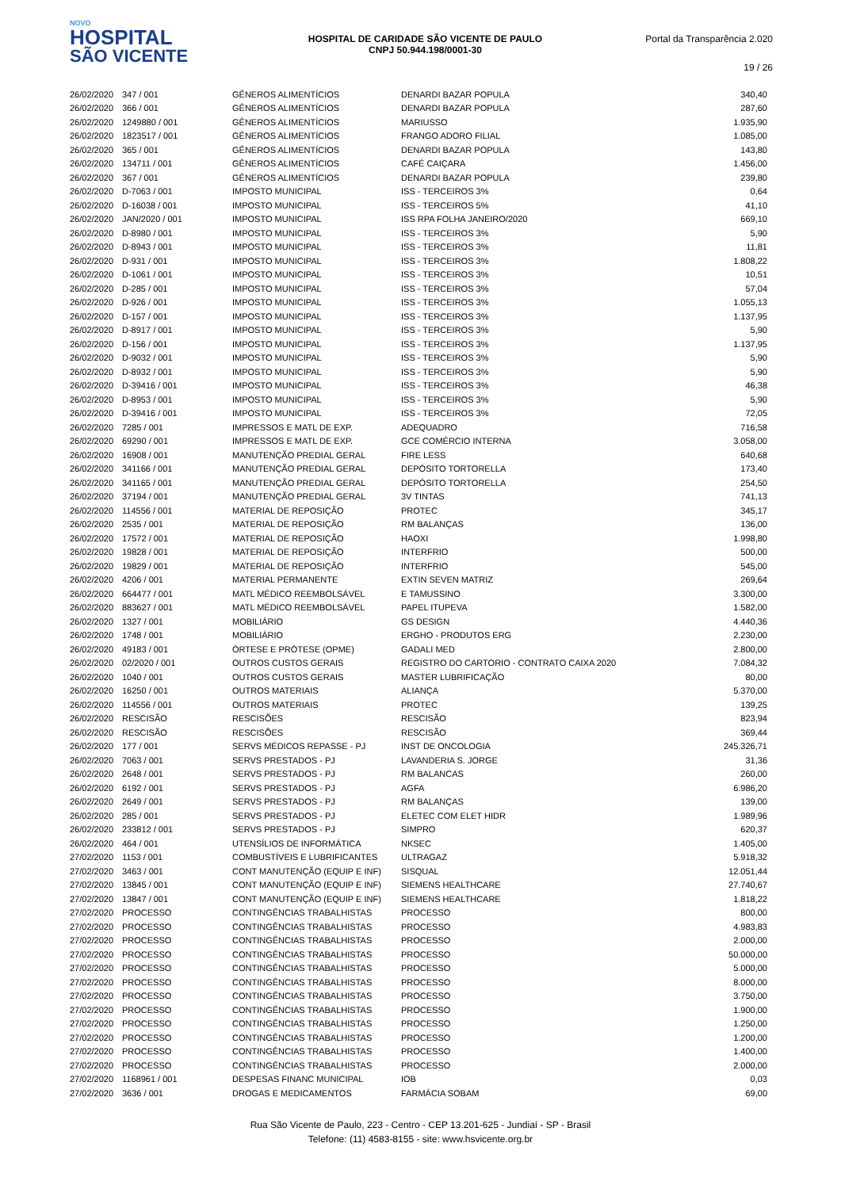NOVO
HOSPITAL
SÃO VICENTE
HOSPITAL DE CARIDADE SÃO VICENTE DE PAULO
CNPJ 50.944.198/0001-30
Portal da Transparência 2.020
19 / 26
| 26/02/2020 | 347 / 001 | GÊNEROS ALIMENTÍCIOS | DENARDI BAZAR POPULA | 340,40 |
| 26/02/2020 | 366 / 001 | GÊNEROS ALIMENTÍCIOS | DENARDI BAZAR POPULA | 287,60 |
| 26/02/2020 | 1249880 / 001 | GÊNEROS ALIMENTÍCIOS | MARIUSSO | 1.935,90 |
| 26/02/2020 | 1823517 / 001 | GÊNEROS ALIMENTÍCIOS | FRANGO ADORO FILIAL | 1.085,00 |
| 26/02/2020 | 365 / 001 | GÊNEROS ALIMENTÍCIOS | DENARDI BAZAR POPULA | 143,80 |
| 26/02/2020 | 134711 / 001 | GÊNEROS ALIMENTÍCIOS | CAFÉ CAIÇARA | 1.456,00 |
| 26/02/2020 | 367 / 001 | GÊNEROS ALIMENTÍCIOS | DENARDI BAZAR POPULA | 239,80 |
| 26/02/2020 | D-7063 / 001 | IMPOSTO MUNICIPAL | ISS - TERCEIROS 3% | 0,64 |
| 26/02/2020 | D-16038 / 001 | IMPOSTO MUNICIPAL | ISS - TERCEIROS 5% | 41,10 |
| 26/02/2020 | JAN/2020 / 001 | IMPOSTO MUNICIPAL | ISS RPA FOLHA JANEIRO/2020 | 669,10 |
| 26/02/2020 | D-8980 / 001 | IMPOSTO MUNICIPAL | ISS - TERCEIROS 3% | 5,90 |
| 26/02/2020 | D-8943 / 001 | IMPOSTO MUNICIPAL | ISS - TERCEIROS 3% | 11,81 |
| 26/02/2020 | D-931 / 001 | IMPOSTO MUNICIPAL | ISS - TERCEIROS 3% | 1.808,22 |
| 26/02/2020 | D-1061 / 001 | IMPOSTO MUNICIPAL | ISS - TERCEIROS 3% | 10,51 |
| 26/02/2020 | D-285 / 001 | IMPOSTO MUNICIPAL | ISS - TERCEIROS 3% | 57,04 |
| 26/02/2020 | D-926 / 001 | IMPOSTO MUNICIPAL | ISS - TERCEIROS 3% | 1.055,13 |
| 26/02/2020 | D-157 / 001 | IMPOSTO MUNICIPAL | ISS - TERCEIROS 3% | 1.137,95 |
| 26/02/2020 | D-8917 / 001 | IMPOSTO MUNICIPAL | ISS - TERCEIROS 3% | 5,90 |
| 26/02/2020 | D-156 / 001 | IMPOSTO MUNICIPAL | ISS - TERCEIROS 3% | 1.137,95 |
| 26/02/2020 | D-9032 / 001 | IMPOSTO MUNICIPAL | ISS - TERCEIROS 3% | 5,90 |
| 26/02/2020 | D-8932 / 001 | IMPOSTO MUNICIPAL | ISS - TERCEIROS 3% | 5,90 |
| 26/02/2020 | D-39416 / 001 | IMPOSTO MUNICIPAL | ISS - TERCEIROS 3% | 46,38 |
| 26/02/2020 | D-8953 / 001 | IMPOSTO MUNICIPAL | ISS - TERCEIROS 3% | 5,90 |
| 26/02/2020 | D-39416 / 001 | IMPOSTO MUNICIPAL | ISS - TERCEIROS 3% | 72,05 |
| 26/02/2020 | 7285 / 001 | IMPRESSOS E MATL DE EXP. | ADEQUADRO | 716,58 |
| 26/02/2020 | 69290 / 001 | IMPRESSOS E MATL DE EXP. | GCE COMÉRCIO INTERNA | 3.058,00 |
| 26/02/2020 | 16908 / 001 | MANUTENÇÃO PREDIAL GERAL | FIRE LESS | 640,68 |
| 26/02/2020 | 341166 / 001 | MANUTENÇÃO PREDIAL GERAL | DEPÓSITO TORTORELLA | 173,40 |
| 26/02/2020 | 341165 / 001 | MANUTENÇÃO PREDIAL GERAL | DEPÓSITO TORTORELLA | 254,50 |
| 26/02/2020 | 37194 / 001 | MANUTENÇÃO PREDIAL GERAL | 3V TINTAS | 741,13 |
| 26/02/2020 | 114556 / 001 | MATERIAL DE REPOSIÇÃO | PROTEC | 345,17 |
| 26/02/2020 | 2535 / 001 | MATERIAL DE REPOSIÇÃO | RM BALANÇAS | 136,00 |
| 26/02/2020 | 17572 / 001 | MATERIAL DE REPOSIÇÃO | HAOXI | 1.998,80 |
| 26/02/2020 | 19828 / 001 | MATERIAL DE REPOSIÇÃO | INTERFRIO | 500,00 |
| 26/02/2020 | 19829 / 001 | MATERIAL DE REPOSIÇÃO | INTERFRIO | 545,00 |
| 26/02/2020 | 4206 / 001 | MATERIAL PERMANENTE | EXTIN SEVEN MATRIZ | 269,64 |
| 26/02/2020 | 664477 / 001 | MATL MÉDICO REEMBOLSÁVEL | E TAMUSSINO | 3.300,00 |
| 26/02/2020 | 883627 / 001 | MATL MÉDICO REEMBOLSÁVEL | PAPEL ITUPEVA | 1.582,00 |
| 26/02/2020 | 1327 / 001 | MOBILIÁRIO | GS DESIGN | 4.440,36 |
| 26/02/2020 | 1748 / 001 | MOBILIÁRIO | ERGHO - PRODUTOS ERG | 2.230,00 |
| 26/02/2020 | 49183 / 001 | ÓRTESE E PRÓTESE (OPME) | GADALI MED | 2.800,00 |
| 26/02/2020 | 02/2020 / 001 | OUTROS CUSTOS GERAIS | REGISTRO DO CARTORIO - CONTRATO CAIXA 2020 | 7.084,32 |
| 26/02/2020 | 1040 / 001 | OUTROS CUSTOS GERAIS | MASTER LUBRIFICAÇÃO | 80,00 |
| 26/02/2020 | 16250 / 001 | OUTROS MATERIAIS | ALIANÇA | 5.370,00 |
| 26/02/2020 | 114556 / 001 | OUTROS MATERIAIS | PROTEC | 139,25 |
| 26/02/2020 | RESCISÃO | RESCISÕES | RESCISÃO | 823,94 |
| 26/02/2020 | RESCISÃO | RESCISÕES | RESCISÃO | 369,44 |
| 26/02/2020 | 177 / 001 | SERVS MÉDICOS REPASSE - PJ | INST DE ONCOLOGIA | 245.326,71 |
| 26/02/2020 | 7063 / 001 | SERVS PRESTADOS - PJ | LAVANDERIA S. JORGE | 31,36 |
| 26/02/2020 | 2648 / 001 | SERVS PRESTADOS - PJ | RM BALANCAS | 260,00 |
| 26/02/2020 | 6192 / 001 | SERVS PRESTADOS - PJ | AGFA | 6.986,20 |
| 26/02/2020 | 2649 / 001 | SERVS PRESTADOS - PJ | RM BALANÇAS | 139,00 |
| 26/02/2020 | 285 / 001 | SERVS PRESTADOS - PJ | ELETEC COM ELET HIDR | 1.989,96 |
| 26/02/2020 | 233812 / 001 | SERVS PRESTADOS - PJ | SIMPRO | 620,37 |
| 26/02/2020 | 464 / 001 | UTENSÍLIOS DE INFORMÁTICA | NKSEC | 1.405,00 |
| 27/02/2020 | 1153 / 001 | COMBUSTÍVEIS E LUBRIFICANTES | ULTRAGAZ | 5.918,32 |
| 27/02/2020 | 3463 / 001 | CONT MANUTENÇÃO (EQUIP E INF) | SISQUAL | 12.051,44 |
| 27/02/2020 | 13845 / 001 | CONT MANUTENÇÃO (EQUIP E INF) | SIEMENS HEALTHCARE | 27.740,67 |
| 27/02/2020 | 13847 / 001 | CONT MANUTENÇÃO (EQUIP E INF) | SIEMENS HEALTHCARE | 1.818,22 |
| 27/02/2020 | PROCESSO | CONTINGÊNCIAS TRABALHISTAS | PROCESSO | 800,00 |
| 27/02/2020 | PROCESSO | CONTINGÊNCIAS TRABALHISTAS | PROCESSO | 4.983,83 |
| 27/02/2020 | PROCESSO | CONTINGÊNCIAS TRABALHISTAS | PROCESSO | 2.000,00 |
| 27/02/2020 | PROCESSO | CONTINGÊNCIAS TRABALHISTAS | PROCESSO | 50.000,00 |
| 27/02/2020 | PROCESSO | CONTINGÊNCIAS TRABALHISTAS | PROCESSO | 5.000,00 |
| 27/02/2020 | PROCESSO | CONTINGÊNCIAS TRABALHISTAS | PROCESSO | 8.000,00 |
| 27/02/2020 | PROCESSO | CONTINGÊNCIAS TRABALHISTAS | PROCESSO | 3.750,00 |
| 27/02/2020 | PROCESSO | CONTINGÊNCIAS TRABALHISTAS | PROCESSO | 1.900,00 |
| 27/02/2020 | PROCESSO | CONTINGÊNCIAS TRABALHISTAS | PROCESSO | 1.250,00 |
| 27/02/2020 | PROCESSO | CONTINGÊNCIAS TRABALHISTAS | PROCESSO | 1.200,00 |
| 27/02/2020 | PROCESSO | CONTINGÊNCIAS TRABALHISTAS | PROCESSO | 1.400,00 |
| 27/02/2020 | PROCESSO | CONTINGÊNCIAS TRABALHISTAS | PROCESSO | 2.000,00 |
| 27/02/2020 | 1168961 / 001 | DESPESAS FINANC MUNICIPAL | IOB | 0,03 |
| 27/02/2020 | 3636 / 001 | DROGAS E MEDICAMENTOS | FARMÁCIA SOBAM | 69,00 |
Rua São Vicente de Paulo, 223 - Centro - CEP 13.201-625 - Jundiaí - SP - Brasil
Telefone: (11) 4583-8155 - site: www.hsvicente.org.br